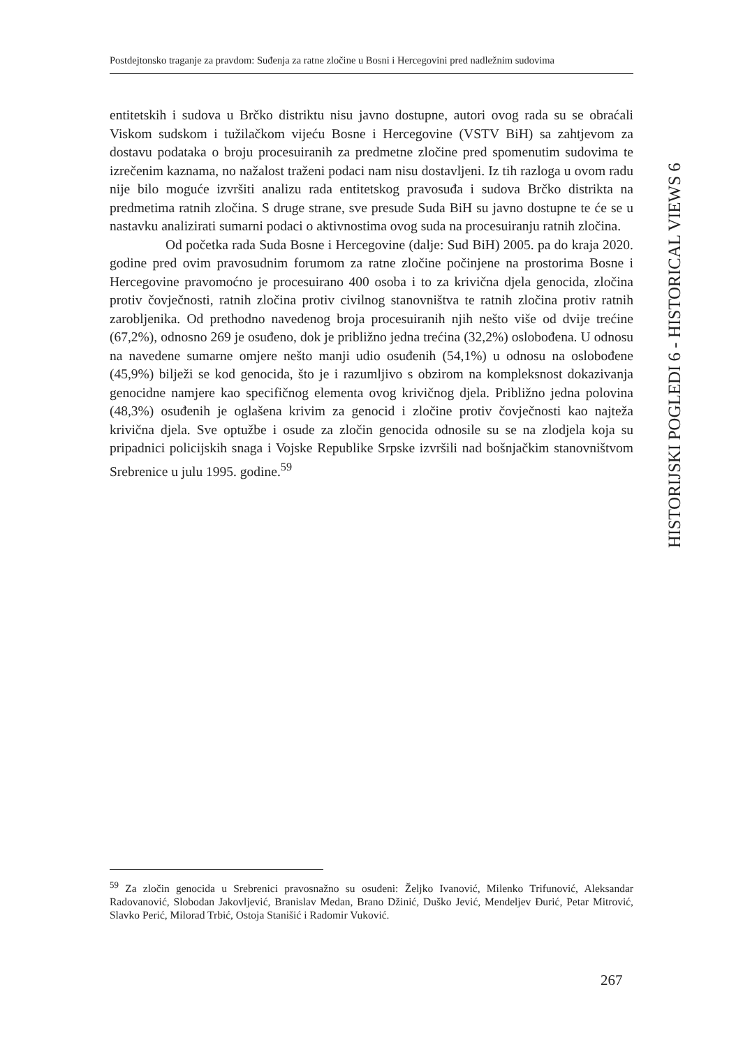Postdejtonsko traganje za pravdom: Suđenja za ratne zločine u Bosni i Hercegovini pred nadležnim sudovima
entitetskih i sudova u Brčko distriktu nisu javno dostupne, autori ovog rada su se obraćali Viskom sudskom i tužilačkom vijeću Bosne i Hercegovine (VSTV BiH) sa zahtjevom za dostavu podataka o broju procesuiranih za predmetne zločine pred spomenutim sudovima te izrečenim kaznama, no nažalost traženi podaci nam nisu dostavljeni. Iz tih razloga u ovom radu nije bilo moguće izvršiti analizu rada entitetskog pravosuđa i sudova Brčko distrikta na predmetima ratnih zločina. S druge strane, sve presude Suda BiH su javno dostupne te će se u nastavku analizirati sumarni podaci o aktivnostima ovog suda na procesuiranju ratnih zločina.
Od početka rada Suda Bosne i Hercegovine (dalje: Sud BiH) 2005. pa do kraja 2020. godine pred ovim pravosudnim forumom za ratne zločine počinjene na prostorima Bosne i Hercegovine pravomoćno je procesuirano 400 osoba i to za krivična djela genocida, zločina protiv čovječnosti, ratnih zločina protiv civilnog stanovništva te ratnih zločina protiv ratnih zarobljenika. Od prethodno navedenog broja procesuiranih njih nešto više od dvije trećine (67,2%), odnosno 269 je osuđeno, dok je približno jedna trećina (32,2%) oslobođena. U odnosu na navedene sumarne omjere nešto manji udio osuđenih (54,1%) u odnosu na oslobođene (45,9%) bilježi se kod genocida, što je i razumljivo s obzirom na kompleksnost dokazivanja genocidne namjere kao specifičnog elementa ovog krivičnog djela. Približno jedna polovina (48,3%) osuđenih je oglašena krivim za genocid i zločine protiv čovječnosti kao najteža krivična djela. Sve optužbe i osude za zločin genocida odnosile su se na zlodjela koja su pripadnici policijskih snaga i Vojske Republike Srpske izvršili nad bošnjačkim stanovništvom Srebrenice u julu 1995. godine.<sup>59</sup>
HISTORIJSKI POGLEDI 6 - HISTORICAL VIEWS 6
<sup>59</sup> Za zločin genocida u Srebrenici pravosnažno su osuđeni: Željko Ivanović, Milenko Trifunović, Aleksandar Radovanović, Slobodan Jakovljević, Branislav Medan, Brano Džinić, Duško Jević, Mendeljev Đurić, Petar Mitrović, Slavko Perić, Milorad Trbić, Ostoja Stanišić i Radomir Vuković.
267